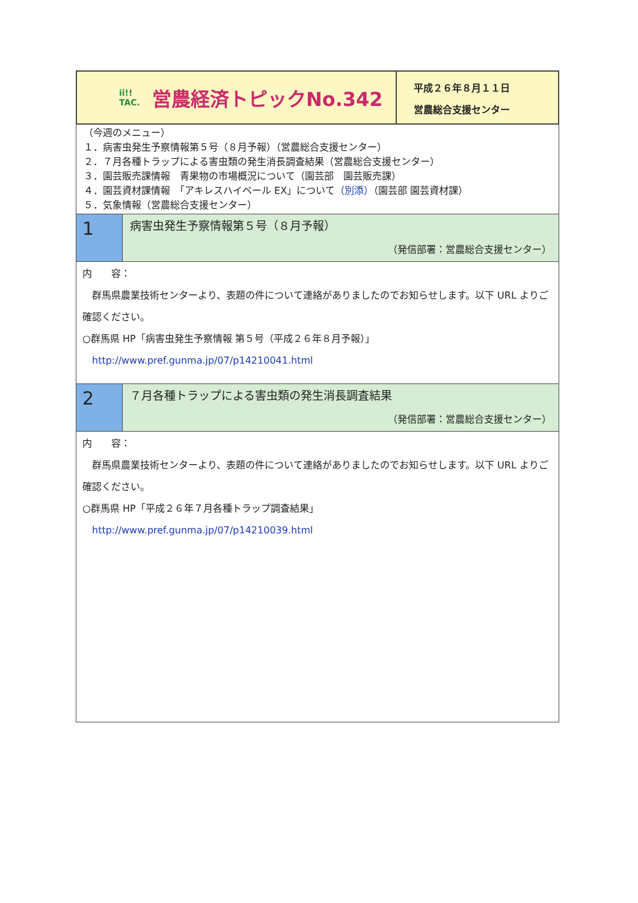ii!!
TAC.
営農経済トピックNo.342
平成２６年８月１１日
営農総合支援センター
（今週のメニュー）
１．病害虫発生予察情報第５号（８月予報）（営農総合支援センター）
２．７月各種トラップによる害虫類の発生消長調査結果（営農総合支援センター）
３．園芸販売課情報　青果物の市場概況について（園芸部　園芸販売課）
４．園芸資材課情報　「アキレスハイベール EX」について（別添）（園芸部 園芸資材課）
５．気象情報（営農総合支援センター）
1
病害虫発生予察情報第５号（８月予報）
（発信部署：営農総合支援センター）
内　　容：
　群馬県農業技術センターより、表題の件について連絡がありましたのでお知らせします。以下 URL よりご確認ください。
○群馬県 HP「病害虫発生予察情報 第５号（平成２６年８月予報）」
　http://www.pref.gunma.jp/07/p14210041.html
2
７月各種トラップによる害虫類の発生消長調査結果
（発信部署：営農総合支援センター）
内　　容：
　群馬県農業技術センターより、表題の件について連絡がありましたのでお知らせします。以下 URL よりご確認ください。
○群馬県 HP「平成２６年７月各種トラップ調査結果」
　http://www.pref.gunma.jp/07/p14210039.html